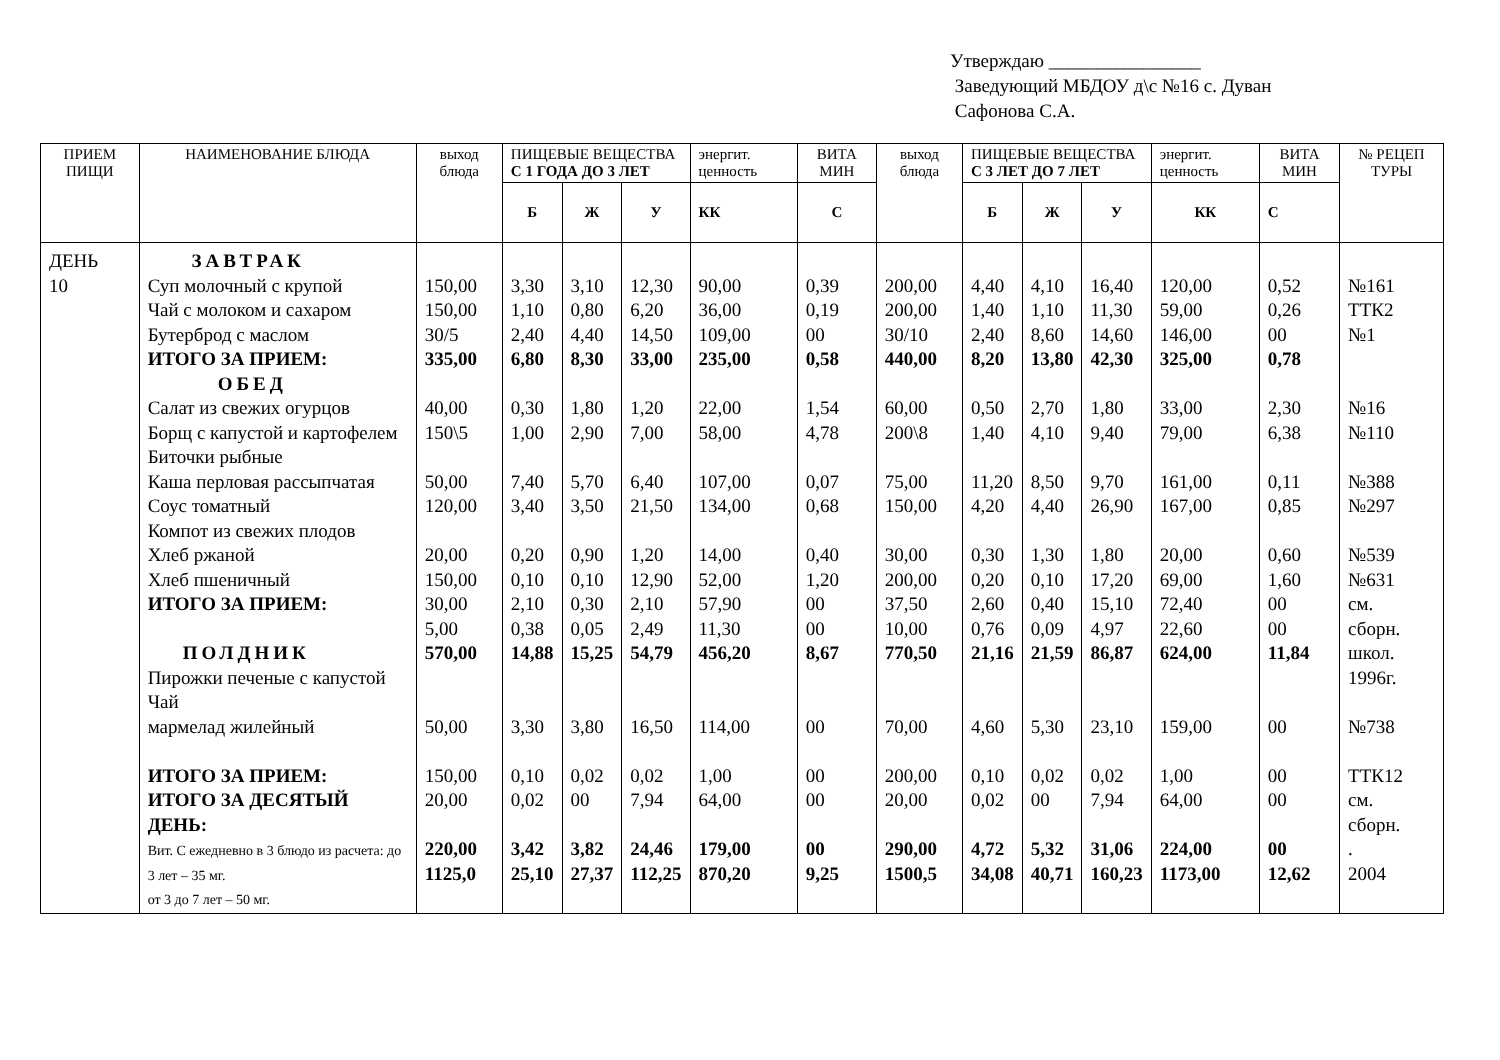Утверждаю ________________
Заведующий МБДОУ д\с №16 с. Дуван
Сафонова С.А.
| ПРИЕМ ПИЩИ | НАИМЕНОВАНИЕ БЛЮДА | выход блюда | ПИЩЕВЫЕ ВЕЩЕСТВА С 1 ГОДА ДО 3 ЛЕТ | | | энергит. ценность | ВИТА МИН | выход блюда | ПИЩЕВЫЕ ВЕЩЕСТВА С 3 ЛЕТ ДО 7 ЛЕТ | | | энергит. ценность | ВИТА МИН | № РЕЦЕП ТУРЫ |
| --- | --- | --- | --- | --- | --- | --- | --- | --- | --- | --- | --- | --- | --- | --- |
| | | | Б | Ж | У | КК | С | | Б | Ж | У | КК | С | |
| ДЕНЬ 10 | ЗАВТРАК Суп молочный с крупой Чай с молоком и сахаром Бутерброд с маслом ИТОГО ЗА ПРИЕМ: ОБЕД Салат из свежих огурцов Борщ с капустой и картофелем Биточки рыбные Каша перловая рассыпчатая Соус томатный Компот из свежих плодов Хлеб ржаной Хлеб пшеничный ИТОГО ЗА ПРИЕМ: ПОЛДНИК Пирожки печеные с капустой Чай мармелад жилейный ИТОГО ЗА ПРИЕМ: ИТОГО ЗА ДЕСЯТЫЙ ДЕНЬ: Вит. С ежедневно в 3 блюдо из расчета: до 3 лет – 35 мг. от 3 до 7 лет – 50 мг. | 150,00 150,00 30/5 335,00 40,00 150\5 50,00 120,00 20,00 150,00 30,00 5,00 570,00 50,00 150,00 20,00 220,00 1125,0 | 3,30 1,10 2,40 6,80 0,30 1,00 7,40 3,40 0,20 0,10 2,10 0,38 14,88 3,30 0,10 0,02 3,42 25,10 | 3,10 0,80 4,40 8,30 1,80 2,90 5,70 3,50 0,90 0,10 0,30 0,05 15,25 3,80 0,02 00 3,82 27,37 | 12,30 6,20 14,50 33,00 1,20 7,00 6,40 21,50 1,20 12,90 2,10 2,49 54,79 16,50 0,02 7,94 24,46 112,25 | 90,00 36,00 109,00 235,00 22,00 58,00 107,00 134,00 14,00 52,00 57,90 11,30 456,20 114,00 1,00 64,00 179,00 870,20 | 0,39 0,19 00 0,58 1,54 4,78 0,07 0,68 0,40 1,20 00 00 8,67 00 00 00 00 9,25 | 200,00 200,00 30/10 440,00 60,00 200\8 75,00 150,00 30,00 200,00 37,50 10,00 770,50 70,00 200,00 20,00 290,00 1500,5 | 4,40 1,40 2,40 8,20 0,50 1,40 11,20 4,20 0,30 0,20 2,60 0,76 21,16 4,60 0,10 0,02 4,72 34,08 | 4,10 1,10 8,60 13,80 2,70 4,10 8,50 4,40 1,30 0,10 0,40 0,09 21,59 5,30 0,02 00 5,32 40,71 | 16,40 11,30 14,60 42,30 1,80 9,40 9,70 26,90 1,80 17,20 15,10 4,97 86,87 23,10 0,02 7,94 31,06 160,23 | 120,00 59,00 146,00 325,00 33,00 79,00 161,00 167,00 20,00 69,00 72,40 22,60 624,00 159,00 1,00 64,00 224,00 1173,00 | 0,52 0,26 00 0,78 2,30 6,38 0,11 0,85 0,60 1,60 00 00 11,84 00 00 00 00 12,62 | №161 ТТК2 №1 №16 №110 №388 №297 №539 №631 см. сборн. школ. 1996г. №738 ТТК12 см. сборн. . 2004 |